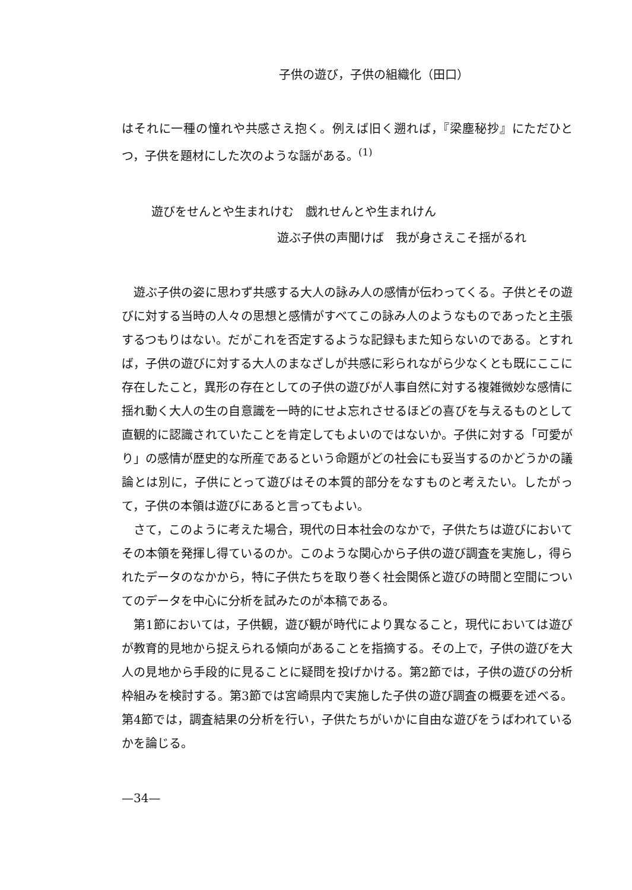子供の遊び，子供の組織化（田口）
はそれに一種の憧れや共感さえ抱く。例えば旧く遡れば，『梁塵秘抄』にただひとつ，子供を題材にした次のような謡がある。<sup>(1)</sup>
遊びをせんとや生まれけむ　戯れせんとや生まれけん
遊ぶ子供の声聞けば　我が身さえこそ揺がるれ
　遊ぶ子供の姿に思わず共感する大人の詠み人の感情が伝わってくる。子供とその遊びに対する当時の人々の思想と感情がすべてこの詠み人のようなものであったと主張するつもりはない。だがこれを否定するような記録もまた知らないのである。とすれば，子供の遊びに対する大人のまなざしが共感に彩られながら少なくとも既にここに存在したこと，異形の存在としての子供の遊びが人事自然に対する複雑微妙な感情に揺れ動く大人の生の自意識を一時的にせよ忘れさせるほどの喜びを与えるものとして直観的に認識されていたことを肯定してもよいのではないか。子供に対する「可愛がり」の感情が歴史的な所産であるという命題がどの社会にも妥当するのかどうかの議論とは別に，子供にとって遊びはその本質的部分をなすものと考えたい。したがって，子供の本領は遊びにあると言ってもよい。
　さて，このように考えた場合，現代の日本社会のなかで，子供たちは遊びにおいてその本領を発揮し得ているのか。このような関心から子供の遊び調査を実施し，得られたデータのなかから，特に子供たちを取り巻く社会関係と遊びの時間と空間についてのデータを中心に分析を試みたのが本稿である。
　第1節においては，子供観，遊び観が時代により異なること，現代においては遊びが教育的見地から捉えられる傾向があることを指摘する。その上で，子供の遊びを大人の見地から手段的に見ることに疑問を投げかける。第2節では，子供の遊びの分析枠組みを検討する。第3節では宮崎県内で実施した子供の遊び調査の概要を述べる。第4節では，調査結果の分析を行い，子供たちがいかに自由な遊びをうばわれているかを論じる。
—34—